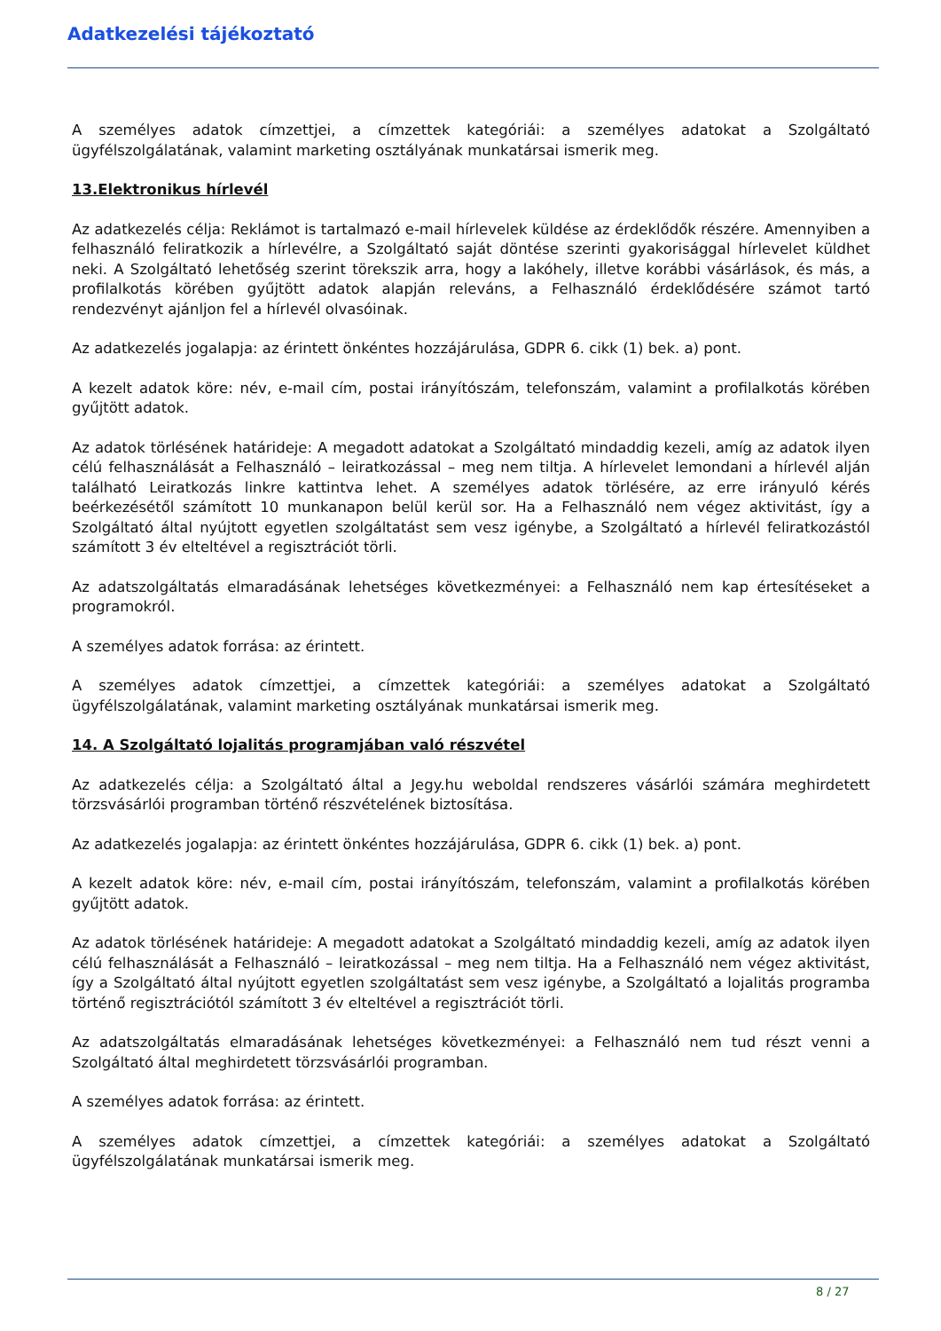Adatkezelési tájékoztató
A személyes adatok címzettjei, a címzettek kategóriái: a személyes adatokat a Szolgáltató ügyfélszolgálatának, valamint marketing osztályának munkatársai ismerik meg.
13.Elektronikus hírlevél
Az adatkezelés célja: Reklámot is tartalmazó e-mail hírlevelek küldése az érdeklődők részére. Amennyiben a felhasználó feliratkozik a hírlevélre, a Szolgáltató saját döntése szerinti gyakorisággal hírlevelet küldhet neki. A Szolgáltató lehetőség szerint törekszik arra, hogy a lakóhely, illetve korábbi vásárlások, és más, a profilalkotás körében gyűjtött adatok alapján releváns, a Felhasználó érdeklődésére számot tartó rendezvényt ajánljon fel a hírlevél olvasóinak.
Az adatkezelés jogalapja: az érintett önkéntes hozzájárulása, GDPR 6. cikk (1) bek. a) pont.
A kezelt adatok köre: név, e-mail cím, postai irányítószám, telefonszám, valamint a profilalkotás körében gyűjtött adatok.
Az adatok törlésének határideje: A megadott adatokat a Szolgáltató mindaddig kezeli, amíg az adatok ilyen célú felhasználását a Felhasználó – leiratkozással – meg nem tiltja. A hírlevelet lemondani a hírlevél alján található Leiratkozás linkre kattintva lehet. A személyes adatok törlésére, az erre irányuló kérés beérkezésétől számított 10 munkanapon belül kerül sor. Ha a Felhasználó nem végez aktivitást, így a Szolgáltató által nyújtott egyetlen szolgáltatást sem vesz igénybe, a Szolgáltató a hírlevél feliratkozástól számított 3 év elteltével a regisztrációt törli.
Az adatszolgáltatás elmaradásának lehetséges következményei: a Felhasználó nem kap értesítéseket a programokról.
A személyes adatok forrása: az érintett.
A személyes adatok címzettjei, a címzettek kategóriái: a személyes adatokat a Szolgáltató ügyfélszolgálatának, valamint marketing osztályának munkatársai ismerik meg.
14. A Szolgáltató lojalitás programjában való részvétel
Az adatkezelés célja: a Szolgáltató által a Jegy.hu weboldal rendszeres vásárlói számára meghirdetett törzsvásárlói programban történő részvételének biztosítása.
Az adatkezelés jogalapja: az érintett önkéntes hozzájárulása, GDPR 6. cikk (1) bek. a) pont.
A kezelt adatok köre: név, e-mail cím, postai irányítószám, telefonszám, valamint a profilalkotás körében gyűjtött adatok.
Az adatok törlésének határideje: A megadott adatokat a Szolgáltató mindaddig kezeli, amíg az adatok ilyen célú felhasználását a Felhasználó – leiratkozással – meg nem tiltja. Ha a Felhasználó nem végez aktivitást, így a Szolgáltató által nyújtott egyetlen szolgáltatást sem vesz igénybe, a Szolgáltató a lojalitás programba történő regisztrációtól számított 3 év elteltével a regisztrációt törli.
Az adatszolgáltatás elmaradásának lehetséges következményei: a Felhasználó nem tud részt venni a Szolgáltató által meghirdetett törzsvásárlói programban.
A személyes adatok forrása: az érintett.
A személyes adatok címzettjei, a címzettek kategóriái: a személyes adatokat a Szolgáltató ügyfélszolgálatának munkatársai ismerik meg.
8 / 27